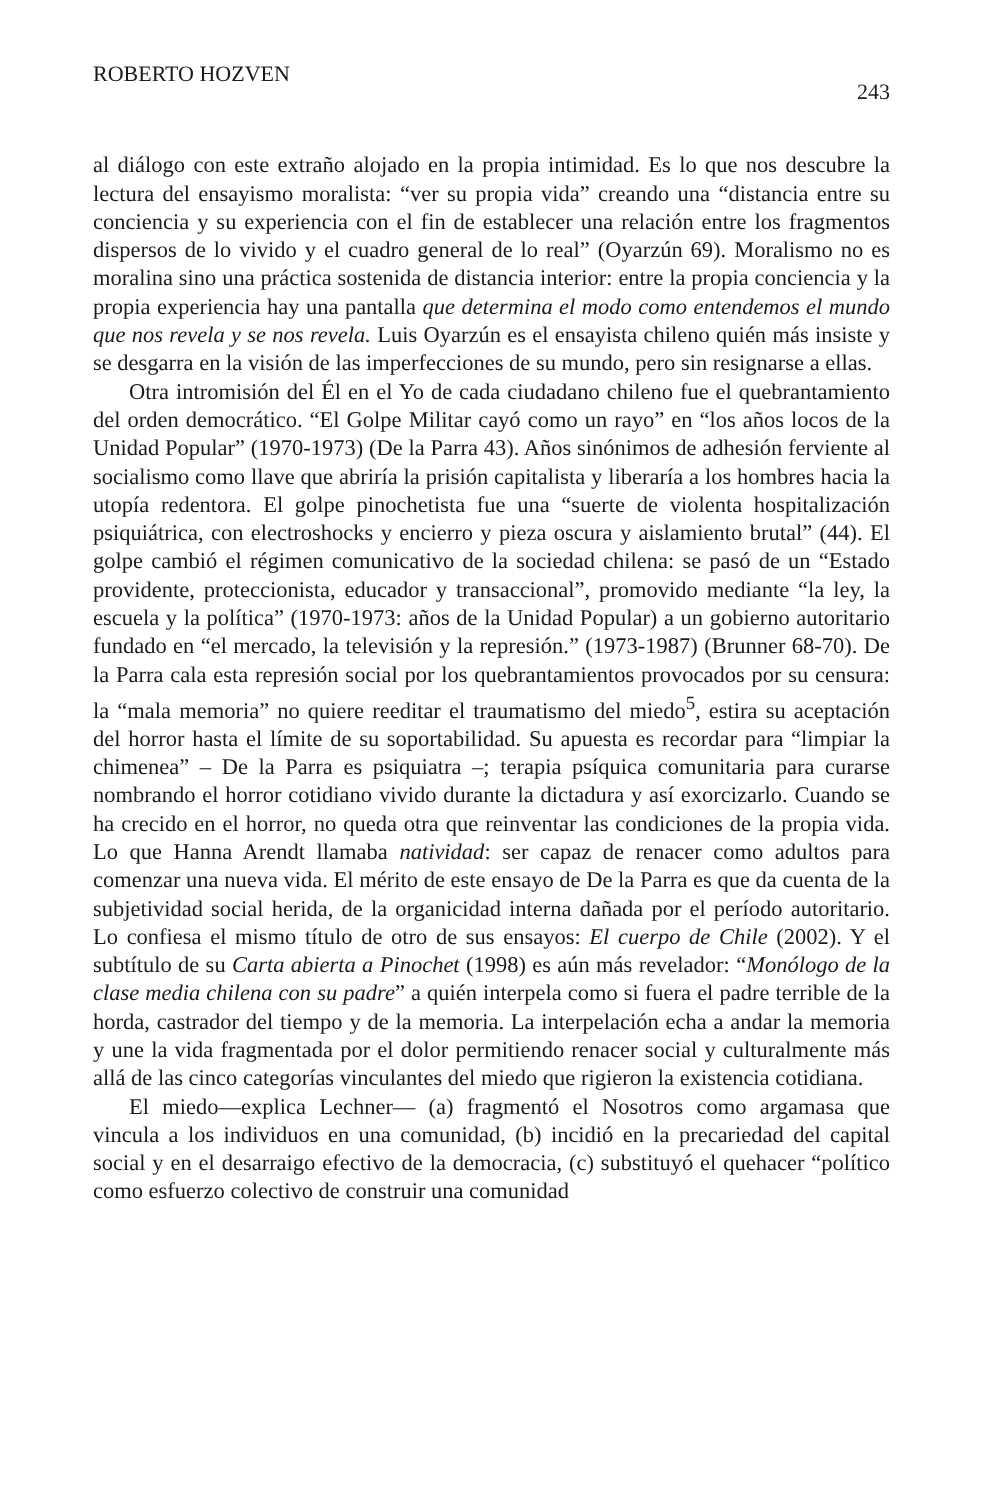ROBERTO HOZVEN 243
al diálogo con este extraño alojado en la propia intimidad. Es lo que nos descubre la lectura del ensayismo moralista: “ver su propia vida” creando una “distancia entre su conciencia y su experiencia con el fin de establecer una relación entre los fragmentos dispersos de lo vivido y el cuadro general de lo real” (Oyarzún 69). Moralismo no es moralina sino una práctica sostenida de distancia interior: entre la propia conciencia y la propia experiencia hay una pantalla que determina el modo como entendemos el mundo que nos revela y se nos revela. Luis Oyarzún es el ensayista chileno quién más insiste y se desgarra en la visión de las imperfecciones de su mundo, pero sin resignarse a ellas.
Otra intromisión del Él en el Yo de cada ciudadano chileno fue el quebrantamiento del orden democrático. “El Golpe Militar cayó como un rayo” en “los años locos de la Unidad Popular” (1970-1973) (De la Parra 43). Años sinónimos de adhesión ferviente al socialismo como llave que abriría la prisión capitalista y liberaría a los hombres hacia la utopía redentora. El golpe pinochetista fue una “suerte de violenta hospitalización psiquiátrica, con electroshocks y encierro y pieza oscura y aislamiento brutal” (44). El golpe cambió el régimen comunicativo de la sociedad chilena: se pasó de un “Estado providente, proteccionista, educador y transaccional”, promovido mediante “la ley, la escuela y la política” (1970-1973: años de la Unidad Popular) a un gobierno autoritario fundado en “el mercado, la televisión y la represión.” (1973-1987) (Brunner 68-70). De la Parra cala esta represión social por los quebrantamientos provocados por su censura: la “mala memoria” no quiere reeditar el traumatismo del miedo<sup>5</sup>, estira su aceptación del horror hasta el límite de su soportabilidad. Su apuesta es recordar para “limpiar la chimenea” – De la Parra es psiquiatra –; terapia psíquica comunitaria para curarse nombrando el horror cotidiano vivido durante la dictadura y así exorcizarlo. Cuando se ha crecido en el horror, no queda otra que reinventar las condiciones de la propia vida. Lo que Hanna Arendt llamaba natividad: ser capaz de renacer como adultos para comenzar una nueva vida. El mérito de este ensayo de De la Parra es que da cuenta de la subjetividad social herida, de la organicidad interna dañada por el período autoritario. Lo confiesa el mismo título de otro de sus ensayos: El cuerpo de Chile (2002). Y el subtítulo de su Carta abierta a Pinochet (1998) es aún más revelador: “Monólogo de la clase media chilena con su padre” a quién interpela como si fuera el padre terrible de la horda, castrador del tiempo y de la memoria. La interpelación echa a andar la memoria y une la vida fragmentada por el dolor permitiendo renacer social y culturalmente más allá de las cinco categorías vinculantes del miedo que rigieron la existencia cotidiana.
El miedo—explica Lechner— (a) fragmentó el Nosotros como argamasa que vincula a los individuos en una comunidad, (b) incidió en la precariedad del capital social y en el desarraigo efectivo de la democracia, (c) substituyó el quehacer “político como esfuerzo colectivo de construir una comunidad